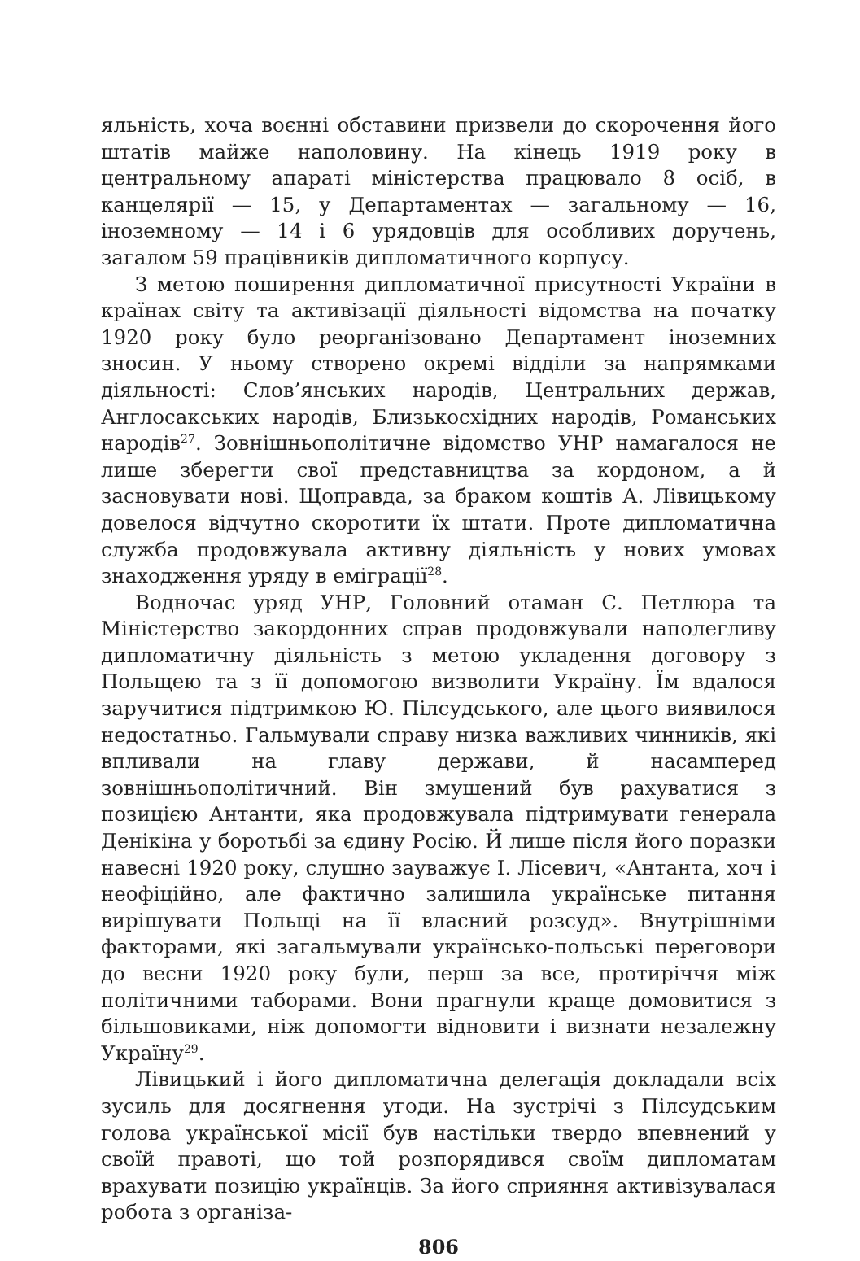яльність, хоча воєнні обставини призвели до скорочення його штатів майже наполовину. На кінець 1919 року в центральному апараті міністерства працювало 8 осіб, в канцелярії — 15, у Департаментах — загальному — 16, іноземному — 14 і 6 урядовців для особливих доручень, загалом 59 працівників дипломатичного корпусу.
З метою поширення дипломатичної присутності України в країнах світу та активізації діяльності відомства на початку 1920 року було реорганізовано Департамент іноземних зносин. У ньому створено окремі відділи за напрямками діяльності: Слов’янських народів, Центральних держав, Англосакських народів, Близькосхідних народів, Романських народів<sup>27</sup>. Зовнішньополітичне відомство УНР намагалося не лише зберегти свої представництва за кордоном, а й засновувати нові. Щоправда, за браком коштів А. Лівицькому довелося відчутно скоротити їх штати. Проте дипломатична служба продовжувала активну діяльність у нових умовах знаходження уряду в еміграції<sup>28</sup>.
Водночас уряд УНР, Головний отаман С. Петлюра та Міністерство закордонних справ продовжували наполегливу дипломатичну діяльність з метою укладення договору з Польщею та з її допомогою визволити Україну. Їм вдалося заручитися підтримкою Ю. Пілсудського, але цього виявилося недостатньо. Гальмували справу низка важливих чинників, які впливали на главу держави, й насамперед зовнішньополітичний. Він змушений був рахуватися з позицією Антанти, яка продовжувала підтримувати генерала Денікіна у боротьбі за єдину Росію. Й лише після його поразки навесні 1920 року, слушно зауважує І. Лісевич, «Антанта, хоч і неофіційно, але фактично залишила українське питання вирішувати Польщі на її власний розсуд». Внутрішніми факторами, які загальмували українсько-польські переговори до весни 1920 року були, перш за все, протиріччя між політичними таборами. Вони прагнули краще домовитися з більшовиками, ніж допомогти відновити і визнати незалежну Україну<sup>29</sup>.
Лівицький і його дипломатична делегація докладали всіх зусиль для досягнення угоди. На зустрічі з Пілсудським голова української місії був настільки твердо впевнений у своїй правоті, що той розпорядився своїм дипломатам врахувати позицію українців. За його сприяння активізувалася робота з організа-
806